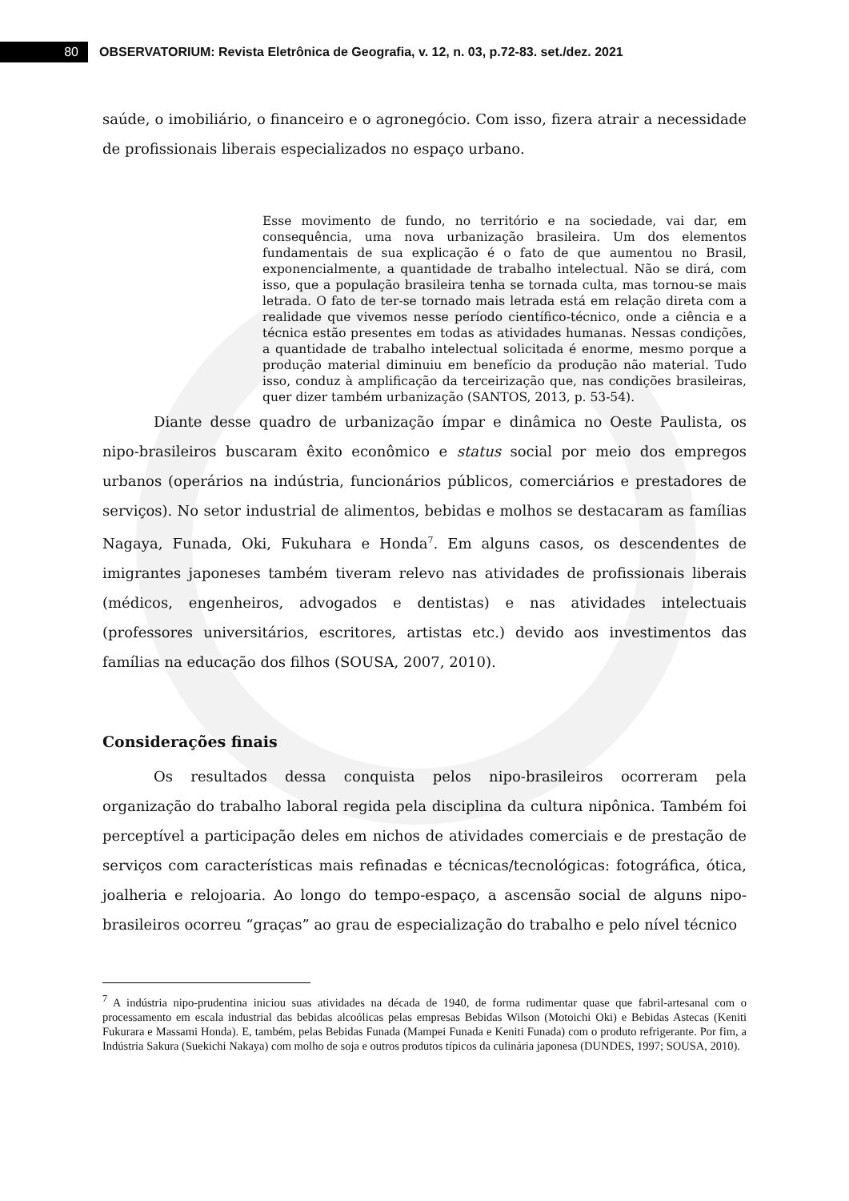80
OBSERVATORIUM: Revista Eletrônica de Geografia, v. 12, n. 03, p.72-83. set./dez. 2021
saúde, o imobiliário, o financeiro e o agronegócio. Com isso, fizera atrair a necessidade de profissionais liberais especializados no espaço urbano.
Esse movimento de fundo, no território e na sociedade, vai dar, em consequência, uma nova urbanização brasileira. Um dos elementos fundamentais de sua explicação é o fato de que aumentou no Brasil, exponencialmente, a quantidade de trabalho intelectual. Não se dirá, com isso, que a população brasileira tenha se tornada culta, mas tornou-se mais letrada. O fato de ter-se tornado mais letrada está em relação direta com a realidade que vivemos nesse período científico-técnico, onde a ciência e a técnica estão presentes em todas as atividades humanas. Nessas condições, a quantidade de trabalho intelectual solicitada é enorme, mesmo porque a produção material diminuiu em benefício da produção não material. Tudo isso, conduz à amplificação da terceirização que, nas condições brasileiras, quer dizer também urbanização (SANTOS, 2013, p. 53-54).
Diante desse quadro de urbanização ímpar e dinâmica no Oeste Paulista, os nipo-brasileiros buscaram êxito econômico e status social por meio dos empregos urbanos (operários na indústria, funcionários públicos, comerciários e prestadores de serviços). No setor industrial de alimentos, bebidas e molhos se destacaram as famílias Nagaya, Funada, Oki, Fukuhara e Honda<sup>7</sup>. Em alguns casos, os descendentes de imigrantes japoneses também tiveram relevo nas atividades de profissionais liberais (médicos, engenheiros, advogados e dentistas) e nas atividades intelectuais (professores universitários, escritores, artistas etc.) devido aos investimentos das famílias na educação dos filhos (SOUSA, 2007, 2010).
Considerações finais
Os resultados dessa conquista pelos nipo-brasileiros ocorreram pela organização do trabalho laboral regida pela disciplina da cultura nipônica. Também foi perceptível a participação deles em nichos de atividades comerciais e de prestação de serviços com características mais refinadas e técnicas/tecnológicas: fotográfica, ótica, joalheria e relojoaria. Ao longo do tempo-espaço, a ascensão social de alguns nipo-brasileiros ocorreu “graças” ao grau de especialização do trabalho e pelo nível técnico
<sup>7</sup> A indústria nipo-prudentina iniciou suas atividades na década de 1940, de forma rudimentar quase que fabril-artesanal com o processamento em escala industrial das bebidas alcoólicas pelas empresas Bebidas Wilson (Motoichi Oki) e Bebidas Astecas (Keniti Fukurara e Massami Honda). E, também, pelas Bebidas Funada (Mampei Funada e Keniti Funada) com o produto refrigerante. Por fim, a Indústria Sakura (Suekichi Nakaya) com molho de soja e outros produtos típicos da culinária japonesa (DUNDES, 1997; SOUSA, 2010).